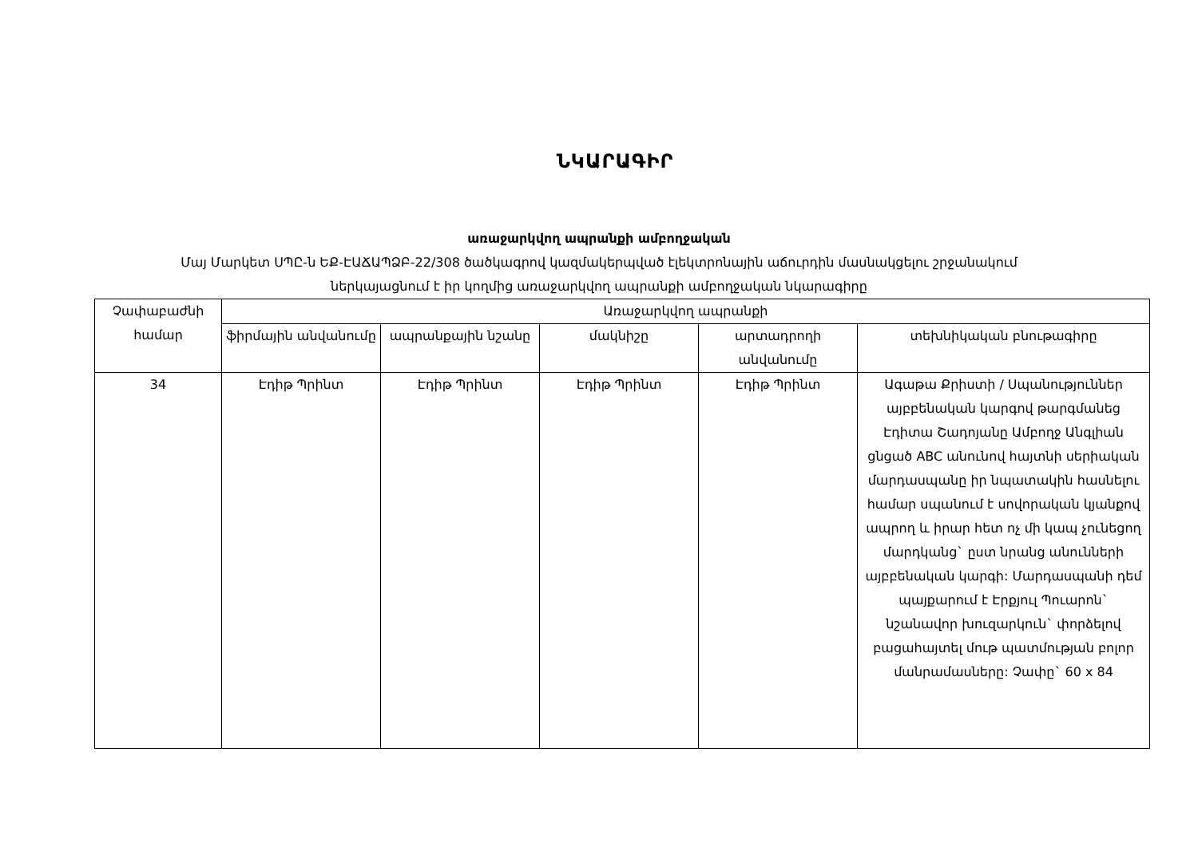ՆԿԱՐԱԳԻՐ
առաջարկվող ապրանքի ամբողջական
Մայ Մարկետ ՍՊԸ-ն ԵՔ-ԷԱՃԱՊՁԲ-22/308 ծածկագրով կազմակերպված էլեկտրոնային աճուրդին մասնակցելու շրջանակում
ներկայացնում է իր կողմից առաջարկվող ապրանքի ամբողջական նկարագիրը
| Չափաբաժնի համար | Առաջարկվող ապրանքի | | | | |
| --- | --- | --- | --- | --- | --- |
| | ֆիրմային անվանումը | ապրանքային նշանը | մակնիշը | արտադրողի անվանումը | տեխնիկական բնութագիրը |
| 34 | Էդիթ Պրինտ | Էդիթ Պրինտ | Էդիթ Պրինտ | Էդիթ Պրինտ | Ագաթա Քրիստի / Սպանություններ այբբենական կարգով թարգմանեց Էդիտա Շադոյանը Ամբողջ Անգլիան ցնցած ABC անունով հայտնի սերիական մարդասպանը իր նպատակին հասնելու համար սպանում է սովորական կյանքով ապրող և իրար հետ ոչ մի կապ չունեցող մարդկանց` ըստ նրանց անունների այբբենական կարգի: Մարդասպանի դեմ պայքարում է Էրքյուլ Պուարոն` նշանավոր խուզարկուն` փորձելով բացահայտել մութ պատմության բոլոր մանրամասները: Չափը` 60 x 84 |